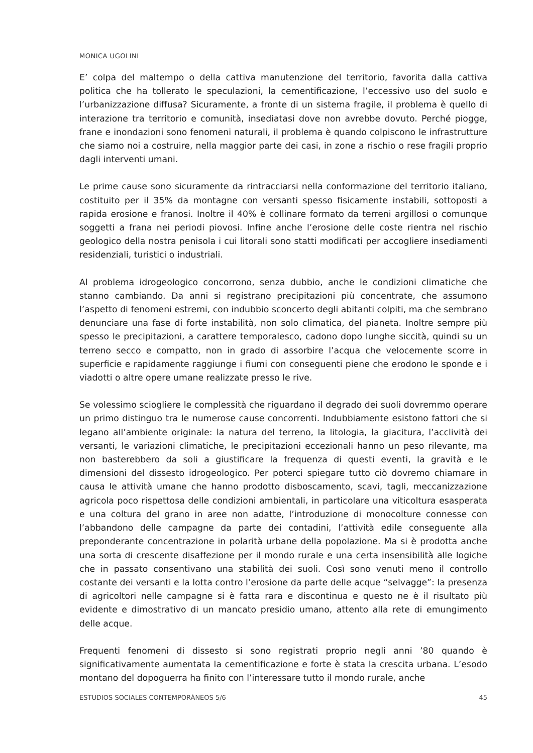MONICA UGOLINI
E’ colpa del maltempo o della cattiva manutenzione del territorio, favorita dalla cattiva politica che ha tollerato le speculazioni, la cementificazione, l’eccessivo uso del suolo e l’urbanizzazione diffusa? Sicuramente, a fronte di un sistema fragile, il problema è quello di interazione tra territorio e comunità, insediatasi dove non avrebbe dovuto. Perché piogge, frane e inondazioni sono fenomeni naturali, il problema è quando colpiscono le infrastrutture che siamo noi a costruire, nella maggior parte dei casi, in zone a rischio o rese fragili proprio dagli interventi umani.
Le prime cause sono sicuramente da rintracciarsi nella conformazione del territorio italiano, costituito per il 35% da montagne con versanti spesso fisicamente instabili, sottoposti a rapida erosione e franosi. Inoltre il 40% è collinare formato da terreni argillosi o comunque soggetti a frana nei periodi piovosi. Infine anche l’erosione delle coste rientra nel rischio geologico della nostra penisola i cui litorali sono statti modificati per accogliere insediamenti residenziali, turistici o industriali.
Al problema idrogeologico concorrono, senza dubbio, anche le condizioni climatiche che stanno cambiando. Da anni si registrano precipitazioni più concentrate, che assumono l’aspetto di fenomeni estremi, con indubbio sconcerto degli abitanti colpiti, ma che sembrano denunciare una fase di forte instabilità, non solo climatica, del pianeta. Inoltre sempre più spesso le precipitazioni, a carattere temporalesco, cadono dopo lunghe siccità, quindi su un terreno secco e compatto, non in grado di assorbire l’acqua che velocemente scorre in superficie e rapidamente raggiunge i fiumi con conseguenti piene che erodono le sponde e i viadotti o altre opere umane realizzate presso le rive.
Se volessimo sciogliere le complessità che riguardano il degrado dei suoli dovremmo operare un primo distinguo tra le numerose cause concorrenti. Indubbiamente esistono fattori che si legano all’ambiente originale: la natura del terreno, la litologia, la giacitura, l’acclività dei versanti, le variazioni climatiche, le precipitazioni eccezionali hanno un peso rilevante, ma non basterebbero da soli a giustificare la frequenza di questi eventi, la gravità e le dimensioni del dissesto idrogeologico. Per poterci spiegare tutto ciò dovremo chiamare in causa le attività umane che hanno prodotto disboscamento, scavi, tagli, meccanizzazione agricola poco rispettosa delle condizioni ambientali, in particolare una viticoltura esasperata e una coltura del grano in aree non adatte, l’introduzione di monocolture connesse con l’abbandono delle campagne da parte dei contadini, l’attività edile conseguente alla preponderante concentrazione in polarità urbane della popolazione. Ma si è prodotta anche una sorta di crescente disaffezione per il mondo rurale e una certa insensibilità alle logiche che in passato consentivano una stabilità dei suoli. Così sono venuti meno il controllo costante dei versanti e la lotta contro l’erosione da parte delle acque “selvagge”: la presenza di agricoltori nelle campagne si è fatta rara e discontinua e questo ne è il risultato più evidente e dimostrativo di un mancato presidio umano, attento alla rete di emungimento delle acque.
Frequenti fenomeni di dissesto si sono registrati proprio negli anni ’80 quando è significativamente aumentata la cementificazione e forte è stata la crescita urbana. L’esodo montano del dopoguerra ha finito con l’interessare tutto il mondo rurale, anche
ESTUDIOS SOCIALES CONTEMPORÁNEOS 5/6 45